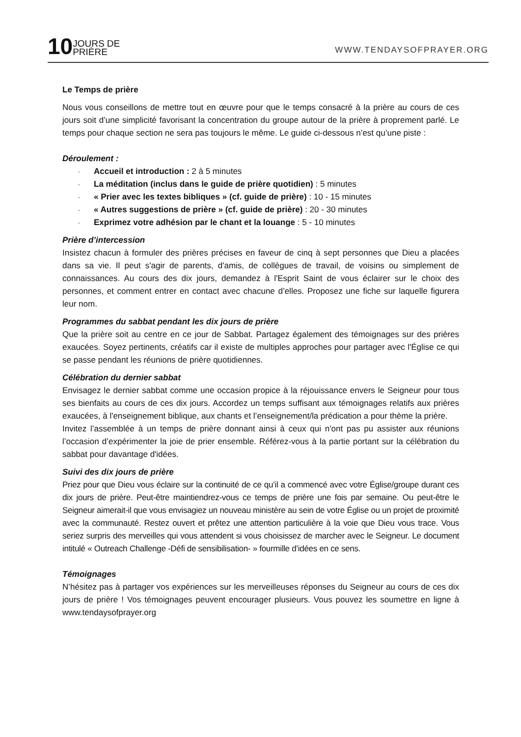10 JOURS DE
PRIÈRE
WWW.TENDAYSOFPRAYER.ORG
Le Temps de prière
Nous vous conseillons de mettre tout en œuvre pour que le temps consacré à la prière au cours de ces jours soit d’une simplicité favorisant la concentration du groupe autour de la prière à proprement parlé. Le temps pour chaque section ne sera pas toujours le même. Le guide ci-dessous n’est qu’une piste :
Déroulement :
- Accueil et introduction : 2 à 5 minutes
- La méditation (inclus dans le guide de prière quotidien) : 5 minutes
- « Prier avec les textes bibliques » (cf. guide de prière) : 10 - 15 minutes
- « Autres suggestions de prière » (cf. guide de prière) : 20 - 30 minutes
- Exprimez votre adhésion par le chant et la louange : 5 - 10 minutes
Prière d’intercession
Insistez chacun à formuler des prières précises en faveur de cinq à sept personnes que Dieu a placées dans sa vie. Il peut s'agir de parents, d'amis, de collègues de travail, de voisins ou simplement de connaissances. Au cours des dix jours, demandez à l'Esprit Saint de vous éclairer sur le choix des personnes, et comment entrer en contact avec chacune d’elles. Proposez une fiche sur laquelle figurera leur nom.
Programmes du sabbat pendant les dix jours de prière
Que la prière soit au centre en ce jour de Sabbat. Partagez également des témoignages sur des prières exaucées. Soyez pertinents, créatifs car il existe de multiples approches pour partager avec l'Église ce qui se passe pendant les réunions de prière quotidiennes.
Célébration du dernier sabbat
Envisagez le dernier sabbat comme une occasion propice à la réjouissance envers le Seigneur pour tous ses bienfaits au cours de ces dix jours. Accordez un temps suffisant aux témoignages relatifs aux prières exaucées, à l'enseignement biblique, aux chants et l’enseignement/la prédication a pour thème la prière.
Invitez l’assemblée à un temps de prière donnant ainsi à ceux qui n'ont pas pu assister aux réunions l’occasion d’expérimenter la joie de prier ensemble. Référez-vous à la partie portant sur la célébration du sabbat pour davantage d'idées.
Suivi des dix jours de prière
Priez pour que Dieu vous éclaire sur la continuité de ce qu’il a commencé avec votre Église/groupe durant ces dix jours de prière. Peut-être maintiendrez-vous ce temps de prière une fois par semaine. Ou peut-être le Seigneur aimerait-il que vous envisagiez un nouveau ministère au sein de votre Église ou un projet de proximité avec la communauté. Restez ouvert et prêtez une attention particulière à la voie que Dieu vous trace. Vous seriez surpris des merveilles qui vous attendent si vous choisissez de marcher avec le Seigneur. Le document intitulé « Outreach Challenge -Défi de sensibilisation- » fourmille d’idées en ce sens.
Témoignages
N’hésitez pas à partager vos expériences sur les merveilleuses réponses du Seigneur au cours de ces dix jours de prière ! Vos témoignages peuvent encourager plusieurs. Vous pouvez les soumettre en ligne à www.tendaysofprayer.org